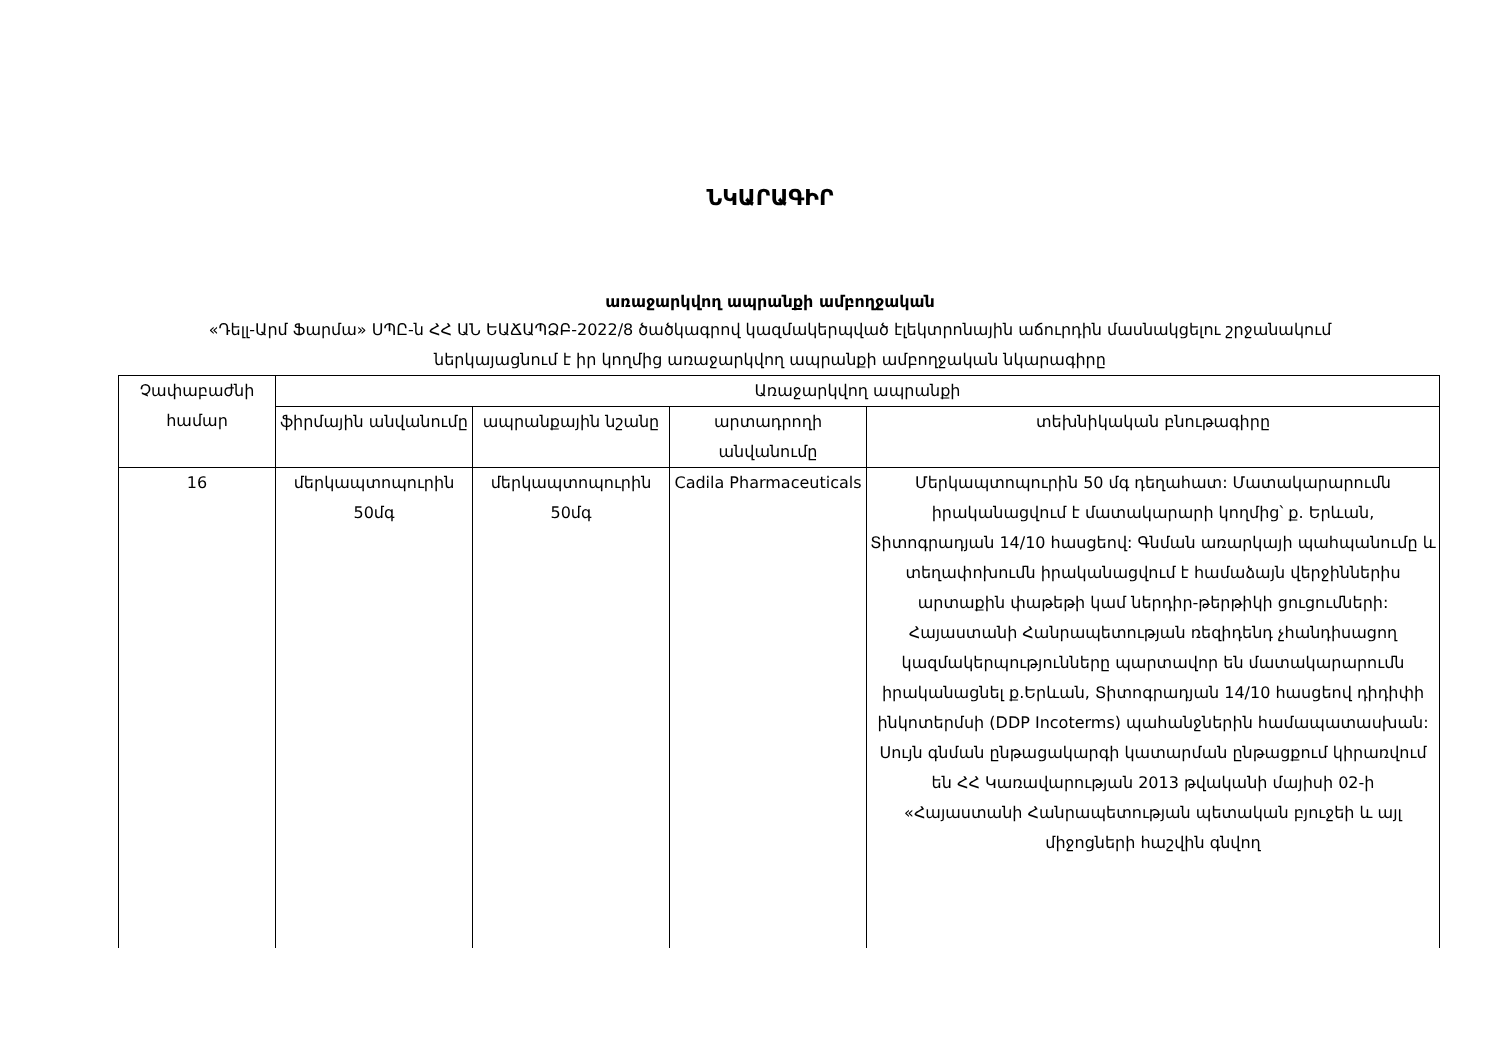ՆԿԱՐԱԳԻՐ
առաջարկվող ապրանքի ամբողջական
«Դելլ-Արմ Ֆարմա» ՍՊԸ-ն ՀՀ ԱՆ ԵԱՃԱՊՁԲ-2022/8 ծածկագրով կազմակերպված էլեկտրոնային աճուրդին մասնակցելու շրջանակում ներկայացնում է իր կողմից առաջարկվող ապրանքի ամբողջական նկարագիրը
| Չափաբաժնի համար | Առաջարկվող ապրանքի | | | |
| --- | --- | --- | --- | --- |
| | ֆիրմային անվանումը | ապրանքային նշանը | արտադրողի անվանումը | տեխնիկական բնութագիրը |
| 16 | մերկապտոպուրին 50մգ | մերկապտոպուրին 50մգ | Cadila Pharmaceuticals | Մերկապտոպուրին 50 մգ դեղահատ: Մատակարարումն իրականացվում է մատակարարի կողմից՝ ք. Երևան, Տիտոգրադյան 14/10 հասցեով: Գնման առարկայի պահպանումը և տեղափոխումն իրականացվում է համաձայն վերջիններիս արտաքին փաթեթի կամ ներդիր-թերթիկի ցուցումների: Հայաստանի Հանրապետության ռեզիդենդ չհանդիսացող կազմակերպությունները պարտավոր են մատակարարումն իրականացնել ք.Երևան, Տիտոգրադյան 14/10 հասցեով դիդիփի ինկոտերմսի (DDP Incoterms) պահանջներին համապատասխան: Սույն գնման ընթացակարգի կատարման ընթացքում կիրառվում են ՀՀ Կառավարության 2013 թվականի մայիսի 02-ի «Հայաստանի Հանրապետության պետական բյուջեի և այլ միջոցների հաշվին գնվող |